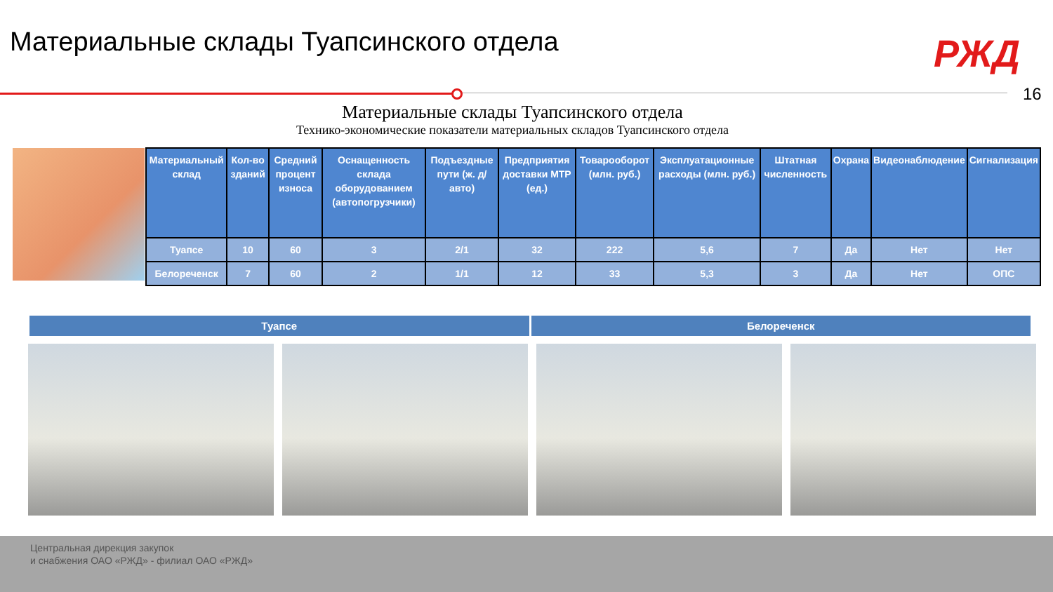Материальные склады Туапсинского отдела
РЖД
16
Материальные склады Туапсинского отдела
Технико-экономические показатели материальных складов Туапсинского отдела
| Материальный склад | Кол-во зданий | Средний процент износа | Оснащенность склада оборудованием (автопогрузчики) | Подъездные пути (ж. д/авто) | Предприятия доставки МТР (ед.) | Товарооборот (млн. руб.) | Эксплуатационные расходы (млн. руб.) | Штатная численность | Охрана | Видеонаблюдение | Сигнализация |
| --- | --- | --- | --- | --- | --- | --- | --- | --- | --- | --- | --- |
| Туапсе | 10 | 60 | 3 | 2/1 | 32 | 222 | 5,6 | 7 | Да | Нет | Нет |
| Белореченск | 7 | 60 | 2 | 1/1 | 12 | 33 | 5,3 | 3 | Да | Нет | ОПС |
Туапсе Белореченск
Центральная дирекция закупок
и снабжения ОАО «РЖД» - филиал ОАО «РЖД»